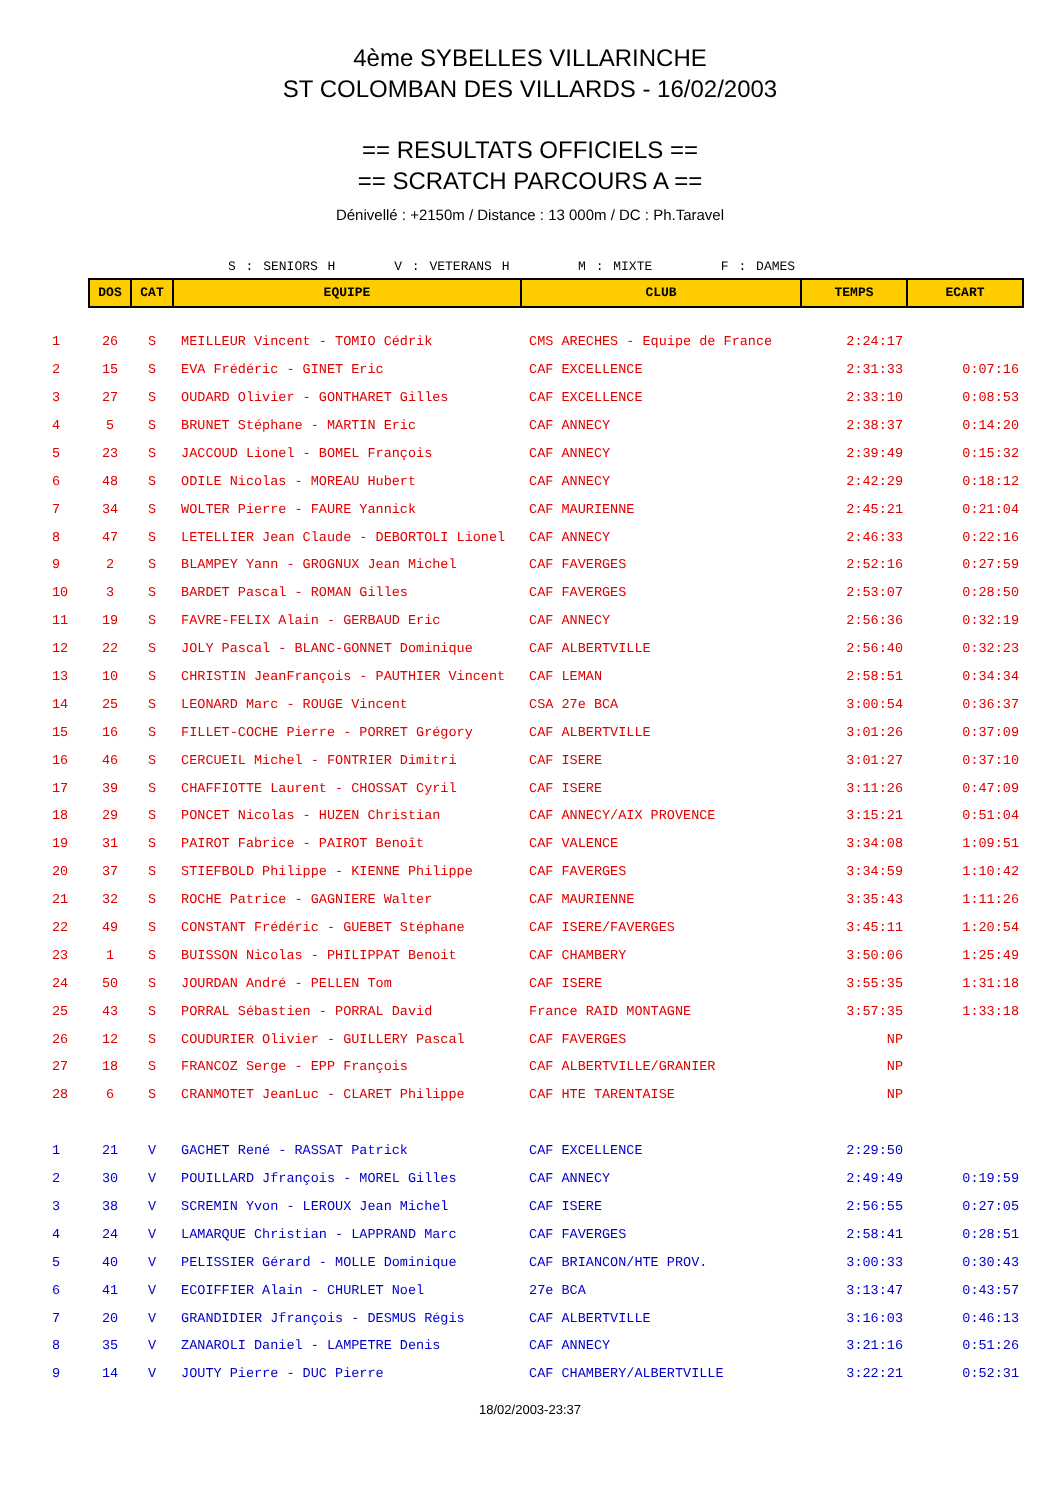4ème SYBELLES VILLARINCHE
ST COLOMBAN DES VILLARDS - 16/02/2003
== RESULTATS OFFICIELS ==
== SCRATCH PARCOURS A ==
Dénivellé : +2150m / Distance : 13 000m / DC : Ph.Taravel
S : SENIORS H V : VETERANS H M : MIXTE F : DAMES
| | DOS | CAT | EQUIPE | CLUB | TEMPS | ECART |
| 1 | 26 | S | MEILLEUR Vincent - TOMIO Cédrik | CMS ARECHES - Equipe de France | 2:24:17 | |
| 2 | 15 | S | EVA Frédéric - GINET Eric | CAF EXCELLENCE | 2:31:33 | 0:07:16 |
| 3 | 27 | S | OUDARD Olivier - GONTHARET Gilles | CAF EXCELLENCE | 2:33:10 | 0:08:53 |
| 4 | 5 | S | BRUNET Stéphane - MARTIN Eric | CAF ANNECY | 2:38:37 | 0:14:20 |
| 5 | 23 | S | JACCOUD Lionel - BOMEL François | CAF ANNECY | 2:39:49 | 0:15:32 |
| 6 | 48 | S | ODILE Nicolas - MOREAU Hubert | CAF ANNECY | 2:42:29 | 0:18:12 |
| 7 | 34 | S | WOLTER Pierre - FAURE Yannick | CAF MAURIENNE | 2:45:21 | 0:21:04 |
| 8 | 47 | S | LETELLIER Jean Claude - DEBORTOLI Lionel | CAF ANNECY | 2:46:33 | 0:22:16 |
| 9 | 2 | S | BLAMPEY Yann - GROGNUX Jean Michel | CAF FAVERGES | 2:52:16 | 0:27:59 |
| 10 | 3 | S | BARDET Pascal - ROMAN Gilles | CAF FAVERGES | 2:53:07 | 0:28:50 |
| 11 | 19 | S | FAVRE-FELIX Alain - GERBAUD Eric | CAF ANNECY | 2:56:36 | 0:32:19 |
| 12 | 22 | S | JOLY Pascal - BLANC-GONNET Dominique | CAF ALBERTVILLE | 2:56:40 | 0:32:23 |
| 13 | 10 | S | CHRISTIN JeanFrançois - PAUTHIER Vincent | CAF LEMAN | 2:58:51 | 0:34:34 |
| 14 | 25 | S | LEONARD Marc - ROUGE Vincent | CSA 27e BCA | 3:00:54 | 0:36:37 |
| 15 | 16 | S | FILLET-COCHE Pierre - PORRET Grégory | CAF ALBERTVILLE | 3:01:26 | 0:37:09 |
| 16 | 46 | S | CERCUEIL Michel - FONTRIER Dimitri | CAF ISERE | 3:01:27 | 0:37:10 |
| 17 | 39 | S | CHAFFIOTTE Laurent - CHOSSAT Cyril | CAF ISERE | 3:11:26 | 0:47:09 |
| 18 | 29 | S | PONCET Nicolas - HUZEN Christian | CAF ANNECY/AIX PROVENCE | 3:15:21 | 0:51:04 |
| 19 | 31 | S | PAIROT Fabrice - PAIROT Benoît | CAF VALENCE | 3:34:08 | 1:09:51 |
| 20 | 37 | S | STIEFBOLD Philippe - KIENNE Philippe | CAF FAVERGES | 3:34:59 | 1:10:42 |
| 21 | 32 | S | ROCHE Patrice - GAGNIERE Walter | CAF MAURIENNE | 3:35:43 | 1:11:26 |
| 22 | 49 | S | CONSTANT Frédéric - GUEBET Stéphane | CAF ISERE/FAVERGES | 3:45:11 | 1:20:54 |
| 23 | 1 | S | BUISSON Nicolas - PHILIPPAT Benoit | CAF CHAMBERY | 3:50:06 | 1:25:49 |
| 24 | 50 | S | JOURDAN André - PELLEN Tom | CAF ISERE | 3:55:35 | 1:31:18 |
| 25 | 43 | S | PORRAL Sébastien - PORRAL David | France RAID MONTAGNE | 3:57:35 | 1:33:18 |
| 26 | 12 | S | COUDURIER Olivier - GUILLERY Pascal | CAF FAVERGES | NP | |
| 27 | 18 | S | FRANCOZ Serge - EPP François | CAF ALBERTVILLE/GRANIER | NP | |
| 28 | 6 | S | CRANMOTET JeanLuc - CLARET Philippe | CAF HTE TARENTAISE | NP | |
| 1 | 21 | V | GACHET René - RASSAT Patrick | CAF EXCELLENCE | 2:29:50 | |
| 2 | 30 | V | POUILLARD Jfrançois - MOREL Gilles | CAF ANNECY | 2:49:49 | 0:19:59 |
| 3 | 38 | V | SCREMIN Yvon - LEROUX Jean Michel | CAF ISERE | 2:56:55 | 0:27:05 |
| 4 | 24 | V | LAMARQUE Christian - LAPPRAND Marc | CAF FAVERGES | 2:58:41 | 0:28:51 |
| 5 | 40 | V | PELISSIER Gérard - MOLLE Dominique | CAF BRIANCON/HTE PROV. | 3:00:33 | 0:30:43 |
| 6 | 41 | V | ECOIFFIER Alain - CHURLET Noel | 27e BCA | 3:13:47 | 0:43:57 |
| 7 | 20 | V | GRANDIDIER Jfrançois - DESMUS Régis | CAF ALBERTVILLE | 3:16:03 | 0:46:13 |
| 8 | 35 | V | ZANAROLI Daniel - LAMPETRE Denis | CAF ANNECY | 3:21:16 | 0:51:26 |
| 9 | 14 | V | JOUTY Pierre - DUC Pierre | CAF CHAMBERY/ALBERTVILLE | 3:22:21 | 0:52:31 |
18/02/2003-23:37